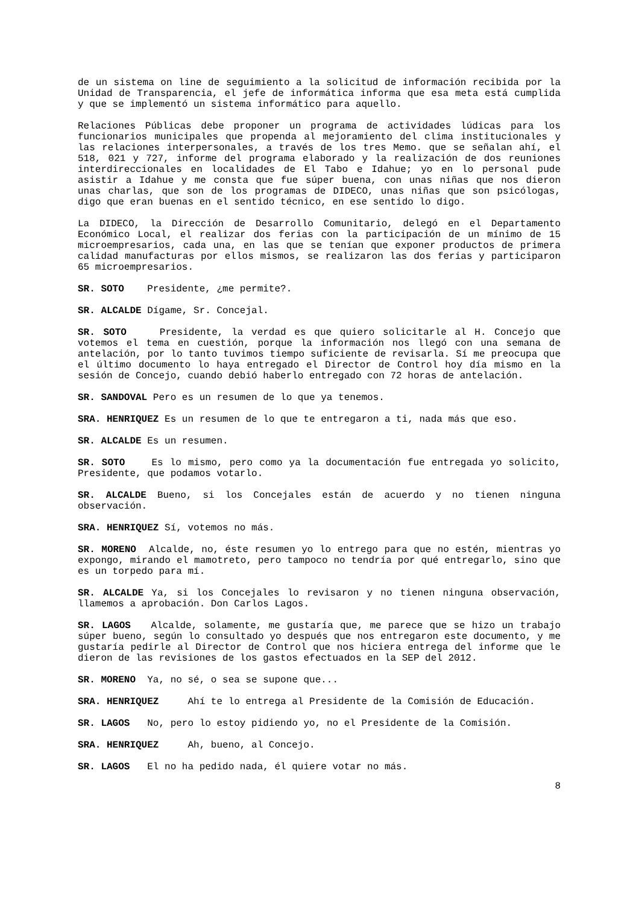de un sistema on line de seguimiento a la solicitud de información recibida por la Unidad de Transparencia, el jefe de informática informa que esa meta está cumplida y que se implementó un sistema informático para aquello.
Relaciones Públicas debe proponer un programa de actividades lúdicas para los funcionarios municipales que propenda al mejoramiento del clima institucionales y las relaciones interpersonales, a través de los tres Memo. que se señalan ahí, el 518, 021 y 727, informe del programa elaborado y la realización de dos reuniones interdireccionales en localidades de El Tabo e Idahue; yo en lo personal pude asistir a Idahue y me consta que fue súper buena, con unas niñas que nos dieron unas charlas, que son de los programas de DIDECO, unas niñas que son psicólogas, digo que eran buenas en el sentido técnico, en ese sentido lo digo.
La DIDECO, la Dirección de Desarrollo Comunitario, delegó en el Departamento Económico Local, el realizar dos ferias con la participación de un mínimo de 15 microempresarios, cada una, en las que se tenían que exponer productos de primera calidad manufacturas por ellos mismos, se realizaron las dos ferias y participaron 65 microempresarios.
SR. SOTO Presidente, ¿me permite?.
SR. ALCALDE Dígame, Sr. Concejal.
SR. SOTO Presidente, la verdad es que quiero solicitarle al H. Concejo que votemos el tema en cuestión, porque la información nos llegó con una semana de antelación, por lo tanto tuvimos tiempo suficiente de revisarla. Sí me preocupa que el último documento lo haya entregado el Director de Control hoy día mismo en la sesión de Concejo, cuando debió haberlo entregado con 72 horas de antelación.
SR. SANDOVAL Pero es un resumen de lo que ya tenemos.
SRA. HENRIQUEZ Es un resumen de lo que te entregaron a ti, nada más que eso.
SR. ALCALDE Es un resumen.
SR. SOTO Es lo mismo, pero como ya la documentación fue entregada yo solicito, Presidente, que podamos votarlo.
SR. ALCALDE Bueno, si los Concejales están de acuerdo y no tienen ninguna observación.
SRA. HENRIQUEZ Sí, votemos no más.
SR. MORENO Alcalde, no, éste resumen yo lo entrego para que no estén, mientras yo expongo, mirando el mamotreto, pero tampoco no tendría por qué entregarlo, sino que es un torpedo para mí.
SR. ALCALDE Ya, si los Concejales lo revisaron y no tienen ninguna observación, llamemos a aprobación. Don Carlos Lagos.
SR. LAGOS Alcalde, solamente, me gustaría que, me parece que se hizo un trabajo súper bueno, según lo consultado yo después que nos entregaron este documento, y me gustaría pedirle al Director de Control que nos hiciera entrega del informe que le dieron de las revisiones de los gastos efectuados en la SEP del 2012.
SR. MORENO Ya, no sé, o sea se supone que...
SRA. HENRIQUEZ Ahí te lo entrega al Presidente de la Comisión de Educación.
SR. LAGOS No, pero lo estoy pidiendo yo, no el Presidente de la Comisión.
SRA. HENRIQUEZ Ah, bueno, al Concejo.
SR. LAGOS El no ha pedido nada, él quiere votar no más.
8